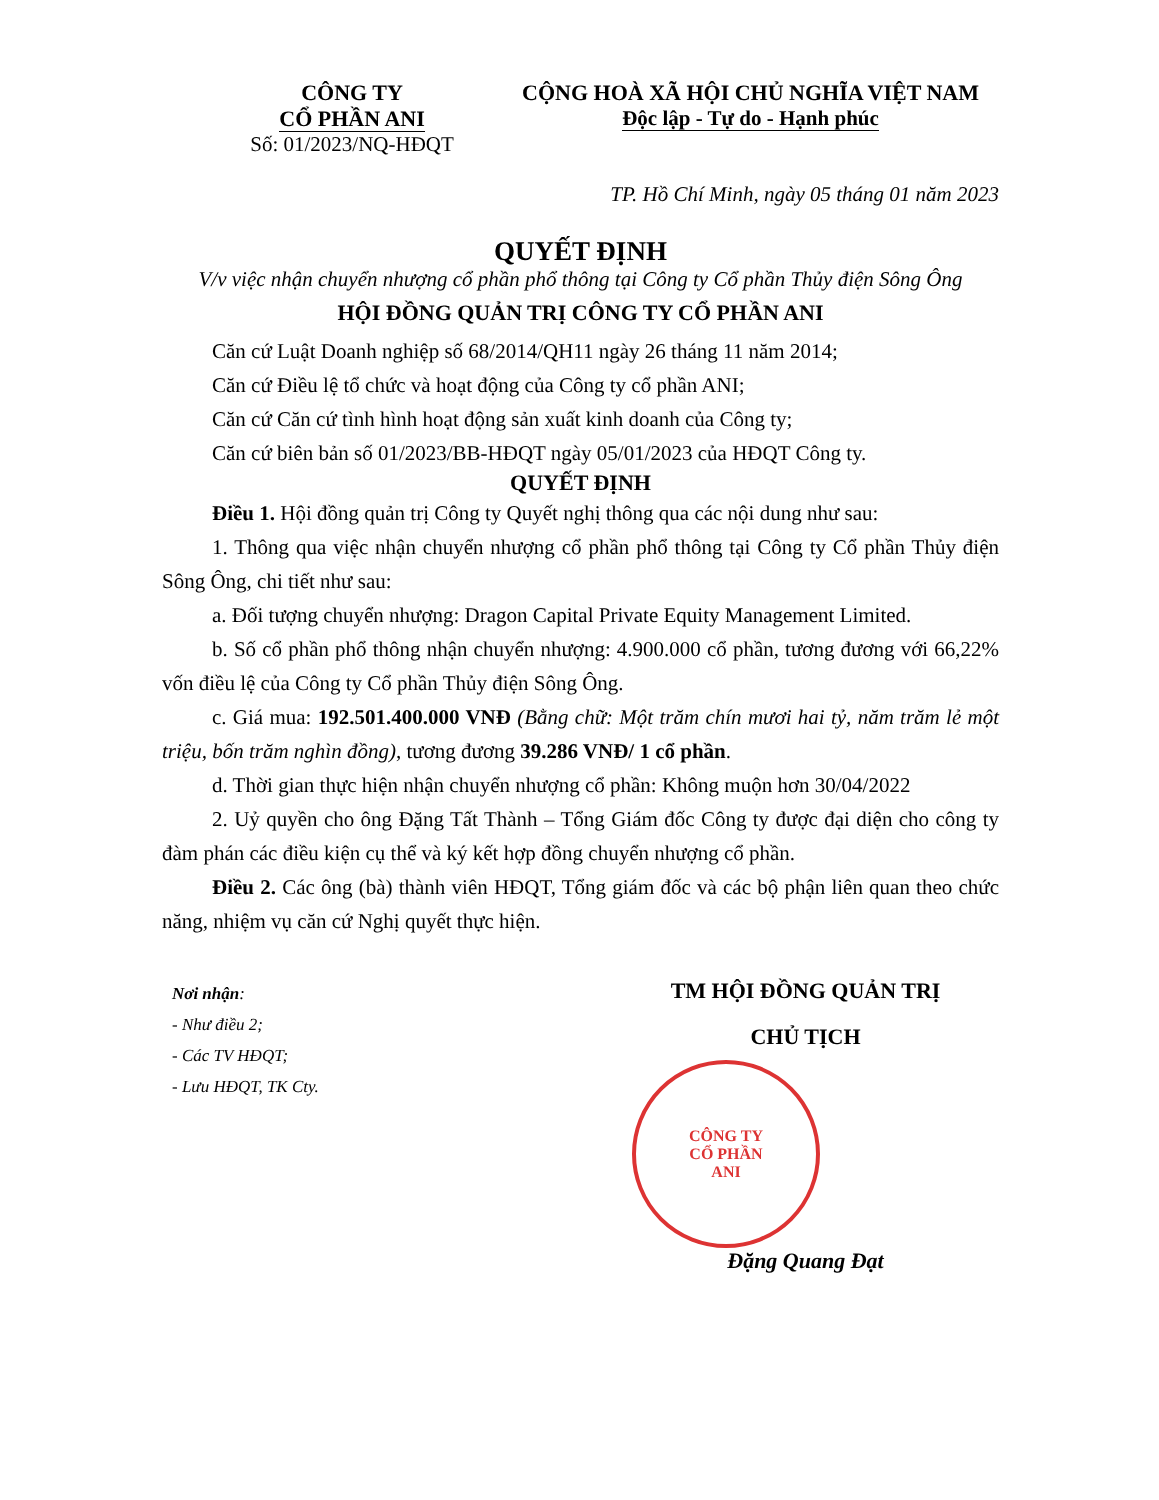CÔNG TY
CỔ PHẦN ANI
Số: 01/2023/NQ-HĐQT
CỘNG HOÀ XÃ HỘI CHỦ NGHĨA VIỆT NAM
Độc lập - Tự do - Hạnh phúc
TP. Hồ Chí Minh, ngày 05 tháng 01 năm 2023
QUYẾT ĐỊNH
V/v việc nhận chuyển nhượng cổ phần phổ thông tại Công ty Cổ phần Thủy điện Sông Ông
HỘI ĐỒNG QUẢN TRỊ CÔNG TY CỔ PHẦN ANI
Căn cứ Luật Doanh nghiệp số 68/2014/QH11 ngày 26 tháng 11 năm 2014;
Căn cứ Điều lệ tổ chức và hoạt động của Công ty cổ phần ANI;
Căn cứ Căn cứ tình hình hoạt động sản xuất kinh doanh của Công ty;
Căn cứ biên bản số 01/2023/BB-HĐQT ngày 05/01/2023 của HĐQT Công ty.
QUYẾT ĐỊNH
Điều 1. Hội đồng quản trị Công ty Quyết nghị thông qua các nội dung như sau:
1. Thông qua việc nhận chuyển nhượng cổ phần phổ thông tại Công ty Cổ phần Thủy điện Sông Ông, chi tiết như sau:
a. Đối tượng chuyển nhượng: Dragon Capital Private Equity Management Limited.
b. Số cổ phần phổ thông nhận chuyển nhượng: 4.900.000 cổ phần, tương đương với 66,22% vốn điều lệ của Công ty Cổ phần Thủy điện Sông Ông.
c. Giá mua: 192.501.400.000 VNĐ (Bằng chữ: Một trăm chín mươi hai tỷ, năm trăm lẻ một triệu, bốn trăm nghìn đồng), tương đương 39.286 VNĐ/ 1 cổ phần.
d. Thời gian thực hiện nhận chuyển nhượng cổ phần: Không muộn hơn 30/04/2022
2. Uỷ quyền cho ông Đặng Tất Thành – Tổng Giám đốc Công ty được đại diện cho công ty đàm phán các điều kiện cụ thể và ký kết hợp đồng chuyển nhượng cổ phần.
Điều 2. Các ông (bà) thành viên HĐQT, Tổng giám đốc và các bộ phận liên quan theo chức năng, nhiệm vụ căn cứ Nghị quyết thực hiện.
Nơi nhận:
- Như điều 2;
- Các TV HĐQT;
- Lưu HĐQT, TK Cty.
TM HỘI ĐỒNG QUẢN TRỊ
CHỦ TỊCH
CÔNG TY
CỔ PHẦN
ANI
Đặng Quang Đạt